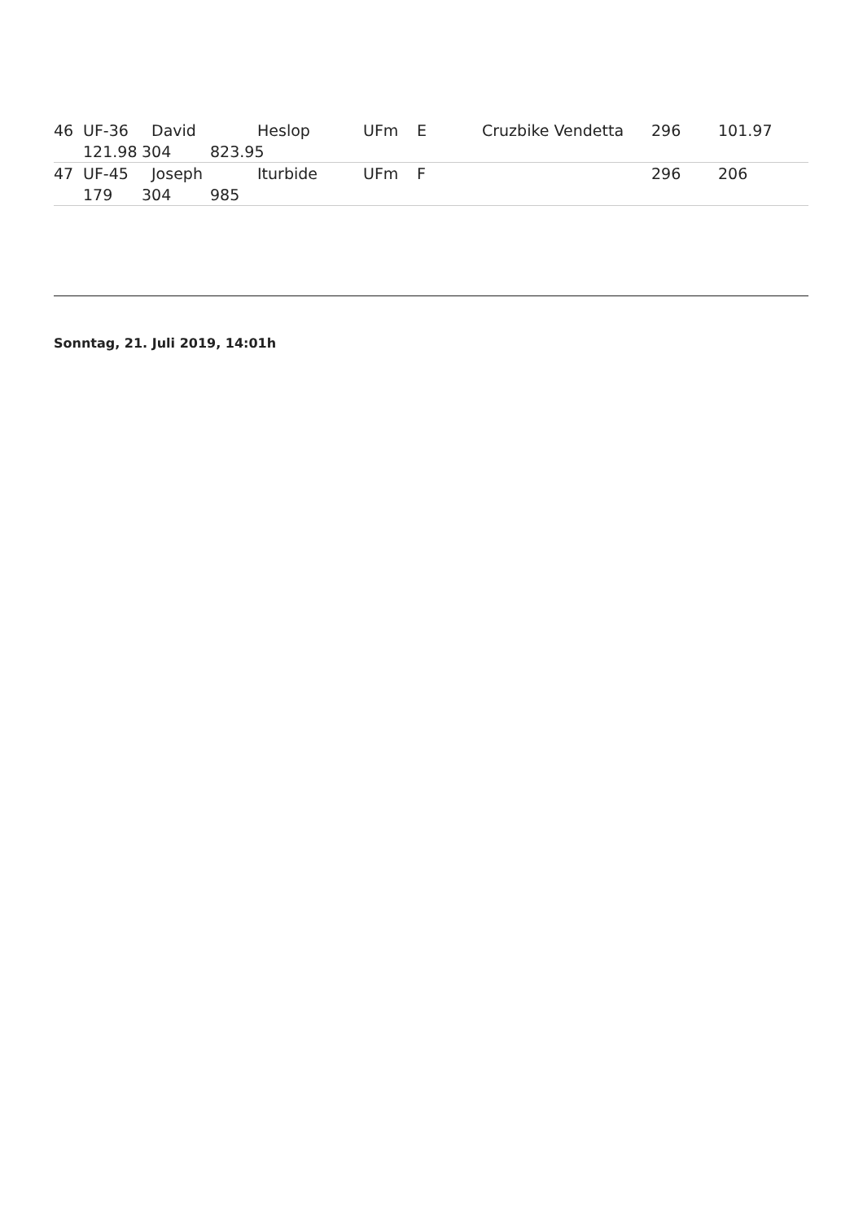46 UF-36 David Heslop UFm E Cruzbike Vendetta 296 101.97
121.98 304 823.95
47 UF-45 Joseph Iturbide UFm F 296 206
179 304 985
Sonntag, 21. Juli 2019, 14:01h